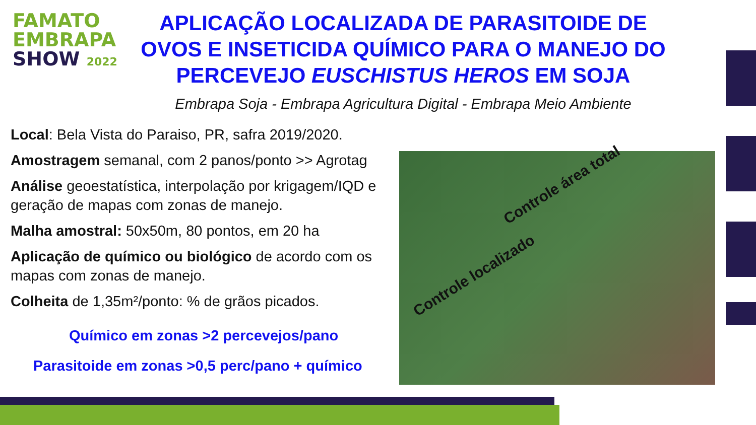FAMATO
EMBRAPA
SHOW 2022
APLICAÇÃO LOCALIZADA DE PARASITOIDE DE OVOS E INSETICIDA QUÍMICO PARA O MANEJO DO PERCEVEJO EUSCHISTUS HEROS EM SOJA
Embrapa Soja - Embrapa Agricultura Digital - Embrapa Meio Ambiente
Local: Bela Vista do Paraiso, PR, safra 2019/2020.
Amostragem semanal, com 2 panos/ponto >> Agrotag
Análise geoestatística, interpolação por krigagem/IQD e geração de mapas com zonas de manejo.
Malha amostral: 50x50m, 80 pontos, em 20 ha
Aplicação de químico ou biológico de acordo com os mapas com zonas de manejo.
Colheita de 1,35m²/ponto: % de grãos picados.
Químico em zonas >2 percevejos/pano
Parasitoide em zonas >0,5 perc/pano + químico
Controle área total
Controle localizado